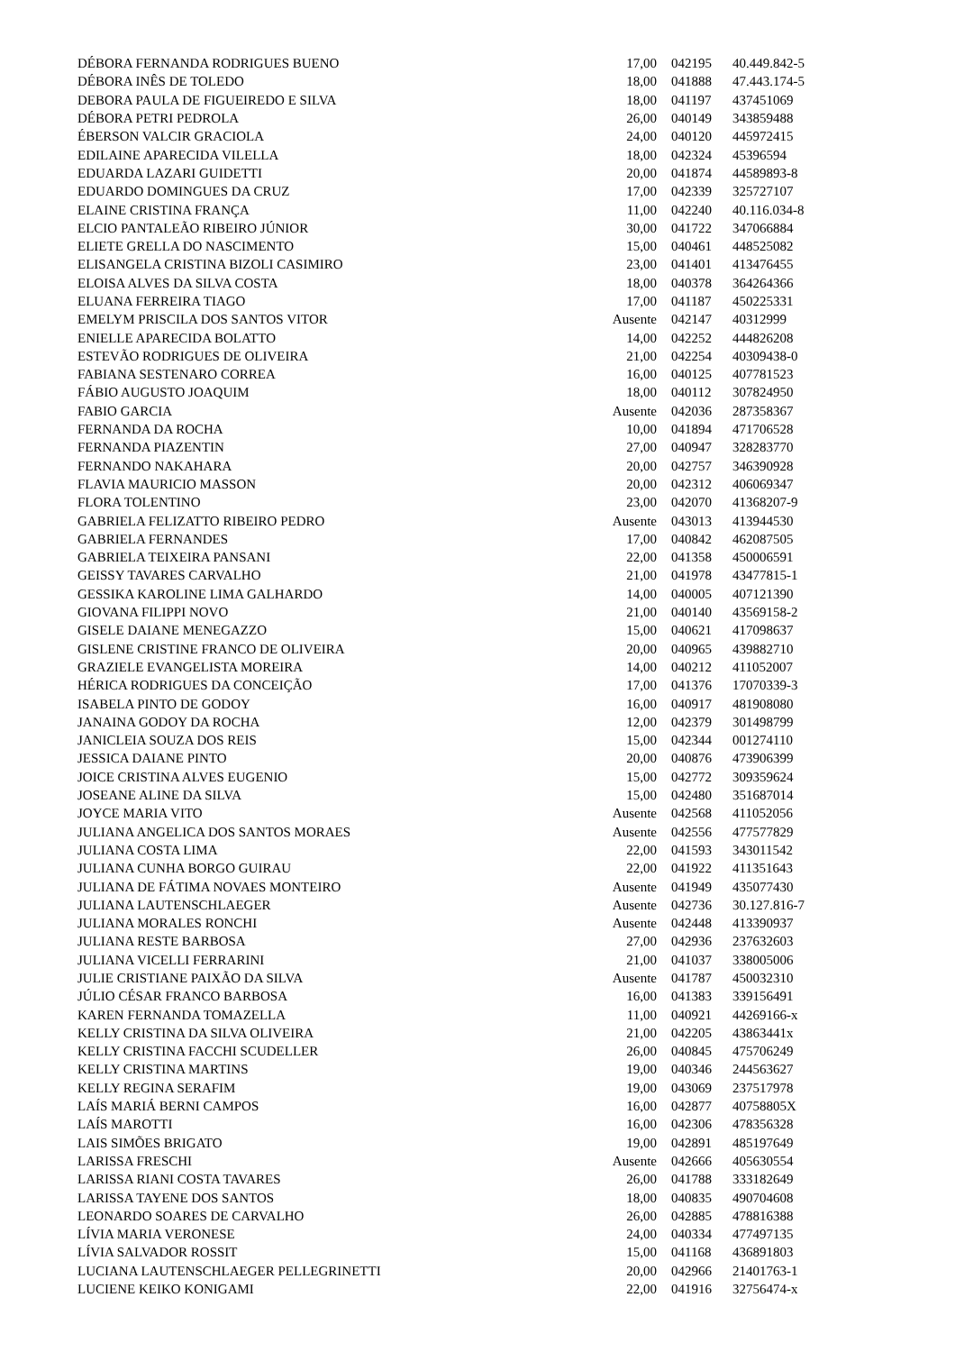| DÉBORA FERNANDA RODRIGUES BUENO | 17,00 | 042195 | 40.449.842-5 |
| DÉBORA INÊS DE TOLEDO | 18,00 | 041888 | 47.443.174-5 |
| DEBORA PAULA DE FIGUEIREDO E SILVA | 18,00 | 041197 | 437451069 |
| DÉBORA PETRI PEDROLA | 26,00 | 040149 | 343859488 |
| ÉBERSON VALCIR GRACIOLA | 24,00 | 040120 | 445972415 |
| EDILAINE APARECIDA VILELLA | 18,00 | 042324 | 45396594 |
| EDUARDA LAZARI GUIDETTI | 20,00 | 041874 | 44589893-8 |
| EDUARDO DOMINGUES DA CRUZ | 17,00 | 042339 | 325727107 |
| ELAINE CRISTINA FRANÇA | 11,00 | 042240 | 40.116.034-8 |
| ELCIO PANTALEÃO RIBEIRO JÚNIOR | 30,00 | 041722 | 347066884 |
| ELIETE GRELLA DO NASCIMENTO | 15,00 | 040461 | 448525082 |
| ELISANGELA CRISTINA BIZOLI CASIMIRO | 23,00 | 041401 | 413476455 |
| ELOISA ALVES DA SILVA COSTA | 18,00 | 040378 | 364264366 |
| ELUANA FERREIRA TIAGO | 17,00 | 041187 | 450225331 |
| EMELYM PRISCILA DOS SANTOS VITOR | Ausente | 042147 | 40312999 |
| ENIELLE APARECIDA BOLATTO | 14,00 | 042252 | 444826208 |
| ESTEVÃO RODRIGUES DE OLIVEIRA | 21,00 | 042254 | 40309438-0 |
| FABIANA SESTENARO CORREA | 16,00 | 040125 | 407781523 |
| FÁBIO AUGUSTO JOAQUIM | 18,00 | 040112 | 307824950 |
| FABIO GARCIA | Ausente | 042036 | 287358367 |
| FERNANDA DA ROCHA | 10,00 | 041894 | 471706528 |
| FERNANDA PIAZENTIN | 27,00 | 040947 | 328283770 |
| FERNANDO NAKAHARA | 20,00 | 042757 | 346390928 |
| FLAVIA MAURICIO MASSON | 20,00 | 042312 | 406069347 |
| FLORA TOLENTINO | 23,00 | 042070 | 41368207-9 |
| GABRIELA FELIZATTO RIBEIRO PEDRO | Ausente | 043013 | 413944530 |
| GABRIELA FERNANDES | 17,00 | 040842 | 462087505 |
| GABRIELA TEIXEIRA PANSANI | 22,00 | 041358 | 450006591 |
| GEISSY TAVARES CARVALHO | 21,00 | 041978 | 43477815-1 |
| GESSIKA KAROLINE LIMA GALHARDO | 14,00 | 040005 | 407121390 |
| GIOVANA FILIPPI NOVO | 21,00 | 040140 | 43569158-2 |
| GISELE DAIANE MENEGAZZO | 15,00 | 040621 | 417098637 |
| GISLENE CRISTINE FRANCO DE OLIVEIRA | 20,00 | 040965 | 439882710 |
| GRAZIELE EVANGELISTA MOREIRA | 14,00 | 040212 | 411052007 |
| HÉRICA RODRIGUES DA CONCEIÇÃO | 17,00 | 041376 | 17070339-3 |
| ISABELA PINTO DE GODOY | 16,00 | 040917 | 481908080 |
| JANAINA GODOY DA ROCHA | 12,00 | 042379 | 301498799 |
| JANICLEIA SOUZA DOS REIS | 15,00 | 042344 | 001274110 |
| JESSICA DAIANE PINTO | 20,00 | 040876 | 473906399 |
| JOICE CRISTINA ALVES EUGENIO | 15,00 | 042772 | 309359624 |
| JOSEANE ALINE DA SILVA | 15,00 | 042480 | 351687014 |
| JOYCE MARIA VITO | Ausente | 042568 | 411052056 |
| JULIANA ANGELICA DOS SANTOS MORAES | Ausente | 042556 | 477577829 |
| JULIANA COSTA LIMA | 22,00 | 041593 | 343011542 |
| JULIANA CUNHA BORGO GUIRAU | 22,00 | 041922 | 411351643 |
| JULIANA DE FÁTIMA NOVAES MONTEIRO | Ausente | 041949 | 435077430 |
| JULIANA LAUTENSCHLAEGER | Ausente | 042736 | 30.127.816-7 |
| JULIANA MORALES RONCHI | Ausente | 042448 | 413390937 |
| JULIANA RESTE BARBOSA | 27,00 | 042936 | 237632603 |
| JULIANA VICELLI FERRARINI | 21,00 | 041037 | 338005006 |
| JULIE CRISTIANE PAIXÃO DA SILVA | Ausente | 041787 | 450032310 |
| JÚLIO CÉSAR FRANCO BARBOSA | 16,00 | 041383 | 339156491 |
| KAREN FERNANDA TOMAZELLA | 11,00 | 040921 | 44269166-x |
| KELLY CRISTINA DA SILVA OLIVEIRA | 21,00 | 042205 | 43863441x |
| KELLY CRISTINA FACCHI SCUDELLER | 26,00 | 040845 | 475706249 |
| KELLY CRISTINA MARTINS | 19,00 | 040346 | 244563627 |
| KELLY REGINA SERAFIM | 19,00 | 043069 | 237517978 |
| LAÍS MARIÁ BERNI CAMPOS | 16,00 | 042877 | 40758805X |
| LAÍS MAROTTI | 16,00 | 042306 | 478356328 |
| LAIS SIMÕES BRIGATO | 19,00 | 042891 | 485197649 |
| LARISSA FRESCHI | Ausente | 042666 | 405630554 |
| LARISSA RIANI COSTA TAVARES | 26,00 | 041788 | 333182649 |
| LARISSA TAYENE DOS SANTOS | 18,00 | 040835 | 490704608 |
| LEONARDO SOARES DE CARVALHO | 26,00 | 042885 | 478816388 |
| LÍVIA MARIA VERONESE | 24,00 | 040334 | 477497135 |
| LÍVIA SALVADOR ROSSIT | 15,00 | 041168 | 436891803 |
| LUCIANA LAUTENSCHLAEGER PELLEGRINETTI | 20,00 | 042966 | 21401763-1 |
| LUCIENE KEIKO KONIGAMI | 22,00 | 041916 | 32756474-x |